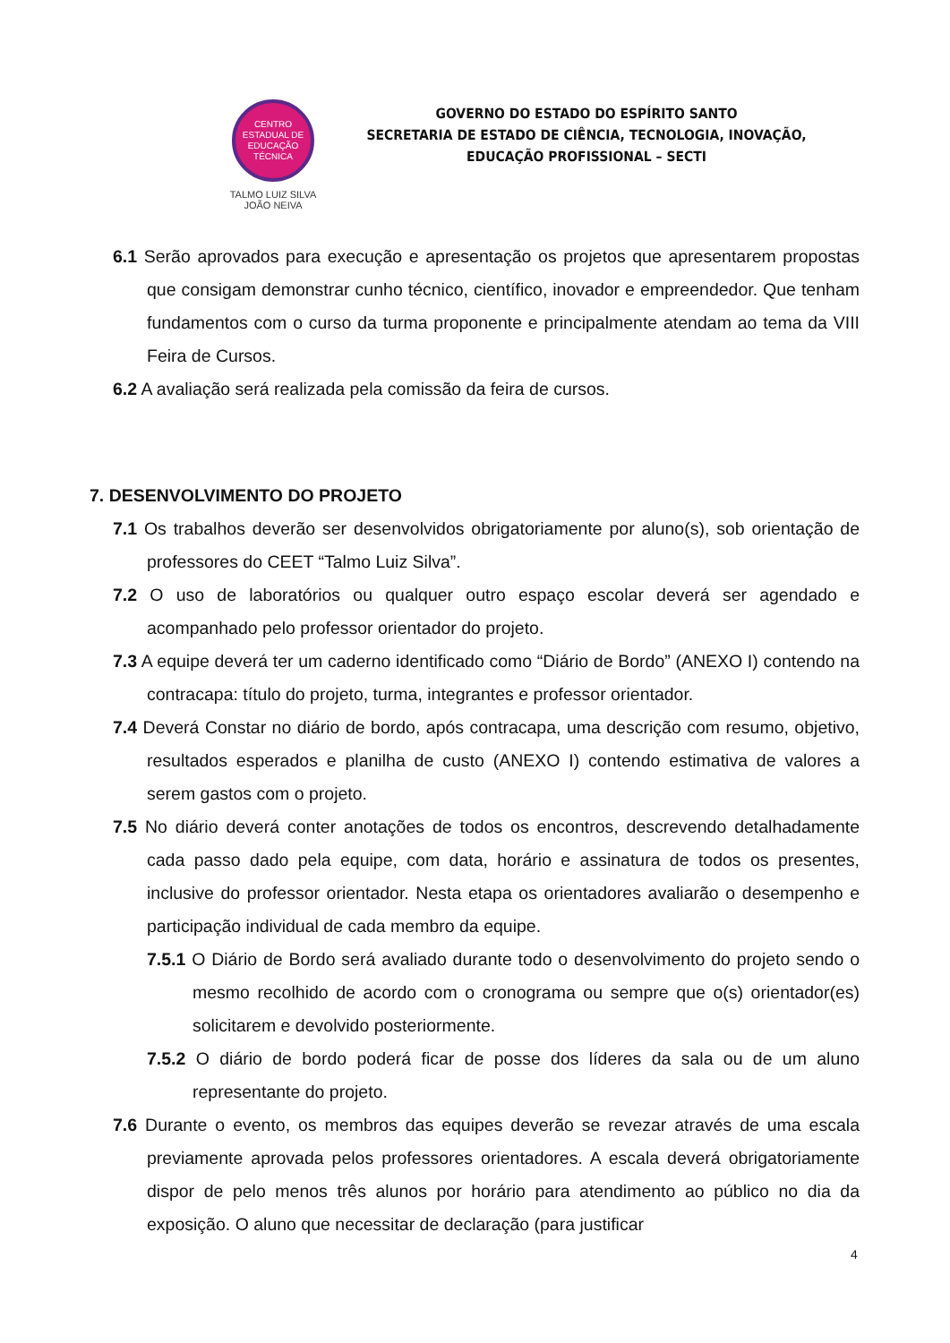CENTRO
ESTADUAL DE
EDUCAÇÃO
TÉCNICA
TALMO LUIZ SILVA
JOÃO NEIVA
GOVERNO DO ESTADO DO ESPÍRITO SANTO
SECRETARIA DE ESTADO DE CIÊNCIA, TECNOLOGIA, INOVAÇÃO,
EDUCAÇÃO PROFISSIONAL – SECTI
6.1 Serão aprovados para execução e apresentação os projetos que apresentarem propostas que consigam demonstrar cunho técnico, científico, inovador e empreendedor. Que tenham fundamentos com o curso da turma proponente e principalmente atendam ao tema da VIII Feira de Cursos.
6.2 A avaliação será realizada pela comissão da feira de cursos.
7. DESENVOLVIMENTO DO PROJETO
7.1 Os trabalhos deverão ser desenvolvidos obrigatoriamente por aluno(s), sob orientação de professores do CEET “Talmo Luiz Silva”.
7.2 O uso de laboratórios ou qualquer outro espaço escolar deverá ser agendado e acompanhado pelo professor orientador do projeto.
7.3 A equipe deverá ter um caderno identificado como “Diário de Bordo” (ANEXO I) contendo na contracapa: título do projeto, turma, integrantes e professor orientador.
7.4 Deverá Constar no diário de bordo, após contracapa, uma descrição com resumo, objetivo, resultados esperados e planilha de custo (ANEXO I) contendo estimativa de valores a serem gastos com o projeto.
7.5 No diário deverá conter anotações de todos os encontros, descrevendo detalhadamente cada passo dado pela equipe, com data, horário e assinatura de todos os presentes, inclusive do professor orientador. Nesta etapa os orientadores avaliarão o desempenho e participação individual de cada membro da equipe.
7.5.1 O Diário de Bordo será avaliado durante todo o desenvolvimento do projeto sendo o mesmo recolhido de acordo com o cronograma ou sempre que o(s) orientador(es) solicitarem e devolvido posteriormente.
7.5.2 O diário de bordo poderá ficar de posse dos líderes da sala ou de um aluno representante do projeto.
7.6 Durante o evento, os membros das equipes deverão se revezar através de uma escala previamente aprovada pelos professores orientadores. A escala deverá obrigatoriamente dispor de pelo menos três alunos por horário para atendimento ao público no dia da exposição. O aluno que necessitar de declaração (para justificar
4